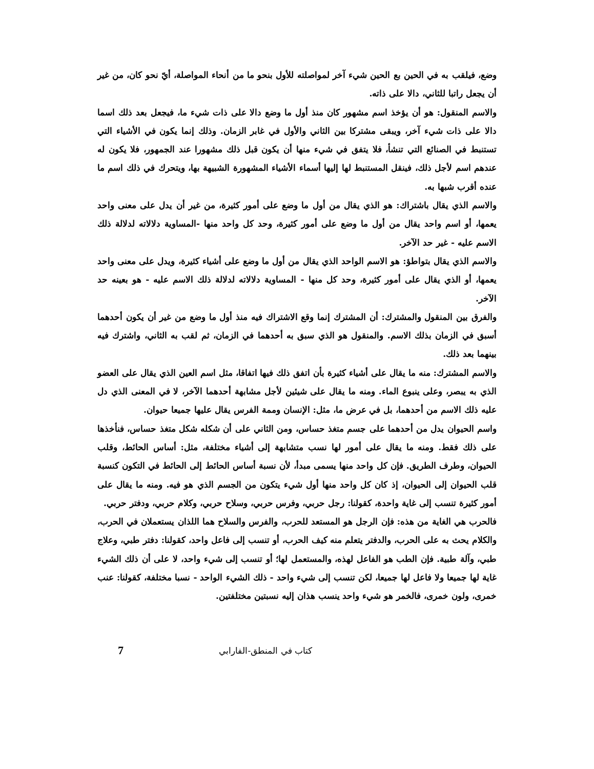وضع، فيلقب به في الحين بع الحين شيء آخر لمواصلته للأول بنحو ما من أنحاء المواصلة، أيّ نحو كان، من غير أن يجعل راتبا للثاني، دالا على ذاته.
والاسم المنقول: هو أن يؤخذ اسم مشهور كان منذ أول ما وضع دالا على ذات شيء ما، فيجعل بعد ذلك اسما دالا على ذات شيء آخر، ويبقى مشتركا بين الثاني والأول في غابر الزمان. وذلك إنما يكون في الأشياء التي تستنبط في الصنائع التي تنشأ، فلا يتفق في شيء منها أن يكون قبل ذلك مشهورا عند الجمهور، فلا يكون له عندهم اسم لأجل ذلك، فينقل المستنبط لها إليها أسماء الأشياء المشهورة الشبيهة بها، ويتحرك في ذلك اسم ما عنده أقرب شبها به.
والاسم الذي يقال باشتراك: هو الذي يقال من أول ما وضع على أمور كثيرة، من غير أن يدل على معنى واحد يعمها، أو اسم واحد يقال من أول ما وضع على أمور كثيرة، وحد كل واحد منها -المساوية دلالاته لدلالة ذلك الاسم عليه - غير حد الآخر.
والاسم الذي يقال بتواطؤ: هو الاسم الواحد الذي يقال من أول ما وضع على أشياء كثيرة، ويدل على معنى واحد يعمها، أو الذي يقال على أمور كثيرة، وحد كل منها - المساوية دلالاته لدلالة ذلك الاسم عليه - هو بعينه حد الآخر.
والفرق بين المنقول والمشترك: أن المشترك إنما وقع الاشتراك فيه منذ أول ما وضع من غير أن يكون أحدهما أسبق في الزمان بذلك الاسم. والمنقول هو الذي سبق به أحدهما في الزمان، ثم لقب به الثاني، واشترك فيه بينهما بعد ذلك.
والاسم المشترك: منه ما يقال على أشياء كثيرة بأن اتفق ذلك فيها اتفاقا، مثل اسم العين الذي يقال على العضو الذي به يبصر، وعلى ينبوع الماء. ومنه ما يقال على شيئين لأجل مشابهة أحدهما الآخر، لا في المعنى الذي دل عليه ذلك الاسم من أحدهما، بل في عرض ما، مثل: الإنسان وممة الفرس يقال عليها جميعا حيوان.
واسم الحيوان يدل من أحدهما على جسم متغذ حساس، ومن الثاني على أن شكله شكل متغذ حساس، فنأخذها على ذلك فقط. ومنه ما يقال على أمور لها نسب متشابهة إلى أشياء مختلفة، مثل: أساس الحائط، وقلب الحيوان، وطرف الطريق. فإن كل واحد منها يسمى مبدأ، لأن نسبة أساس الحائط إلى الحائط في التكون كنسبة قلب الحيوان إلى الحيوان، إذ كان كل واحد منها أول شيء يتكون من الجسم الذي هو فيه. ومنه ما يقال على أمور كثيرة تنسب إلى غاية واحدة، كقولنا: رجل حربي، وفرس حربي، وسلاح حربي، وكلام حربي، ودفتر حربي.
فالحرب هي الغاية من هذه: فإن الرجل هو المستعد للحرب، والفرس والسلاح هما اللذان يستعملان في الحرب، والكلام يحث به على الحرب، والدفتر يتعلم منه كيف الحرب، أو تنسب إلى فاعل واحد، كقولنا: دفتر طبي، وعلاج طبي، وآلة طبية. فإن الطب هو الفاعل لهذه، والمستعمل لها؛ أو تنسب إلى شيء واحد، لا على أن ذلك الشيء غاية لها جميعا ولا فاعل لها جميعا، لكن تنسب إلى شيء واحد - ذلك الشيء الواحد - نسبا مختلفة، كقولنا: عنب خمرى، ولون خمرى، فالخمر هو شيء واحد ينسب هذان إليه نسبتين مختلفتين.
كتاب في المنطق-الفارابي 7